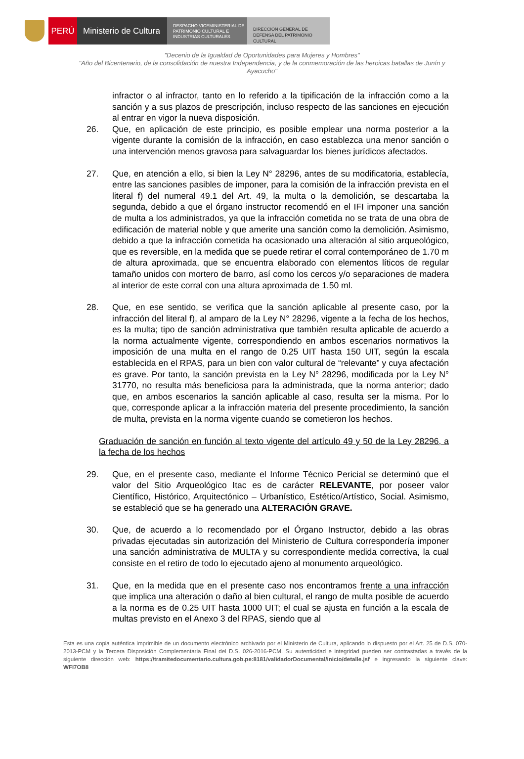PERÚ Ministerio de Cultura
DESPACHO VICEMINISTERIAL DE PATRIMONIO CULTURAL E INDUSTRIAS CULTURALES
DIRECCIÓN GENERAL DE DEFENSA DEL PATRIMONIO CULTURAL
"Decenio de la Igualdad de Oportunidades para Mujeres y Hombres"
"Año del Bicentenario, de la consolidación de nuestra Independencia, y de la conmemoración de las heroicas batallas de Junín y Ayacucho"
infractor o al infractor, tanto en lo referido a la tipificación de la infracción como a la sanción y a sus plazos de prescripción, incluso respecto de las sanciones en ejecución al entrar en vigor la nueva disposición.
26. Que, en aplicación de este principio, es posible emplear una norma posterior a la vigente durante la comisión de la infracción, en caso establezca una menor sanción o una intervención menos gravosa para salvaguardar los bienes jurídicos afectados.
27. Que, en atención a ello, si bien la Ley N° 28296, antes de su modificatoria, establecía, entre las sanciones pasibles de imponer, para la comisión de la infracción prevista en el literal f) del numeral 49.1 del Art. 49, la multa o la demolición, se descartaba la segunda, debido a que el órgano instructor recomendó en el IFI imponer una sanción de multa a los administrados, ya que la infracción cometida no se trata de una obra de edificación de material noble y que amerite una sanción como la demolición. Asimismo, debido a que la infracción cometida ha ocasionado una alteración al sitio arqueológico, que es reversible, en la medida que se puede retirar el corral contemporáneo de 1.70 m de altura aproximada, que se encuentra elaborado con elementos líticos de regular tamaño unidos con mortero de barro, así como los cercos y/o separaciones de madera al interior de este corral con una altura aproximada de 1.50 ml.
28. Que, en ese sentido, se verifica que la sanción aplicable al presente caso, por la infracción del literal f), al amparo de la Ley N° 28296, vigente a la fecha de los hechos, es la multa; tipo de sanción administrativa que también resulta aplicable de acuerdo a la norma actualmente vigente, correspondiendo en ambos escenarios normativos la imposición de una multa en el rango de 0.25 UIT hasta 150 UIT, según la escala establecida en el RPAS, para un bien con valor cultural de “relevante” y cuya afectación es grave. Por tanto, la sanción prevista en la Ley N° 28296, modificada por la Ley N° 31770, no resulta más beneficiosa para la administrada, que la norma anterior; dado que, en ambos escenarios la sanción aplicable al caso, resulta ser la misma. Por lo que, corresponde aplicar a la infracción materia del presente procedimiento, la sanción de multa, prevista en la norma vigente cuando se cometieron los hechos.
Graduación de sanción en función al texto vigente del artículo 49 y 50 de la Ley 28296, a la fecha de los hechos
29. Que, en el presente caso, mediante el Informe Técnico Pericial se determinó que el valor del Sitio Arqueológico Itac es de carácter RELEVANTE, por poseer valor Científico, Histórico, Arquitectónico – Urbanístico, Estético/Artístico, Social. Asimismo, se estableció que se ha generado una ALTERACIÓN GRAVE.
30. Que, de acuerdo a lo recomendado por el Órgano Instructor, debido a las obras privadas ejecutadas sin autorización del Ministerio de Cultura correspondería imponer una sanción administrativa de MULTA y su correspondiente medida correctiva, la cual consiste en el retiro de todo lo ejecutado ajeno al monumento arqueológico.
31. Que, en la medida que en el presente caso nos encontramos frente a una infracción que implica una alteración o daño al bien cultural, el rango de multa posible de acuerdo a la norma es de 0.25 UIT hasta 1000 UIT; el cual se ajusta en función a la escala de multas previsto en el Anexo 3 del RPAS, siendo que al
Esta es una copia auténtica imprimible de un documento electrónico archivado por el Ministerio de Cultura, aplicando lo dispuesto por el Art. 25 de D.S. 070-2013-PCM y la Tercera Disposición Complementaria Final del D.S. 026-2016-PCM. Su autenticidad e integridad pueden ser contrastadas a través de la siguiente dirección web: https://tramitedocumentario.cultura.gob.pe:8181/validadorDocumental/inicio/detalle.jsf e ingresando la siguiente clave: WFI7OB8